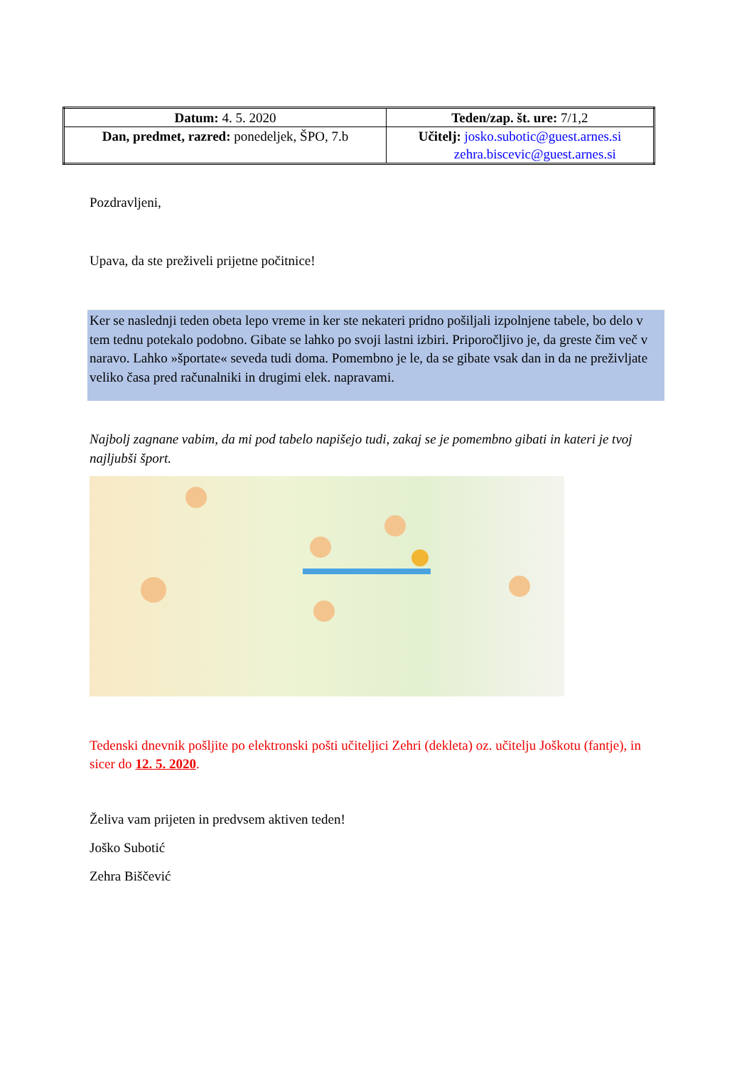| Datum: 4. 5. 2020 | Teden/zap. št. ure: 7/1,2 |
| Dan, predmet, razred: ponedeljek, ŠPO, 7.b | Učitelj: josko.subotic@guest.arnes.si zehra.biscevic@guest.arnes.si |
Pozdravljeni,
Upava, da ste preživeli prijetne počitnice!
Ker se naslednji teden obeta lepo vreme in ker ste nekateri pridno pošiljali izpolnjene tabele, bo delo v tem tednu potekalo podobno. Gibate se lahko po svoji lastni izbiri. Priporočljivo je, da greste čim več v naravo. Lahko »športate« seveda tudi doma. Pomembno je le, da se gibate vsak dan in da ne preživljate veliko časa pred računalniki in drugimi elek. napravami.
Najbolj zagnane vabim, da mi pod tabelo napišejo tudi, zakaj se je pomembno gibati in kateri je tvoj najljubši šport.
Tedenski dnevnik pošljite po elektronski pošti učiteljici Zehri (dekleta) oz. učitelju Joškotu (fantje), in sicer do 12. 5. 2020.
Želiva vam prijeten in predvsem aktiven teden!
Joško Subotić
Zehra Biščević